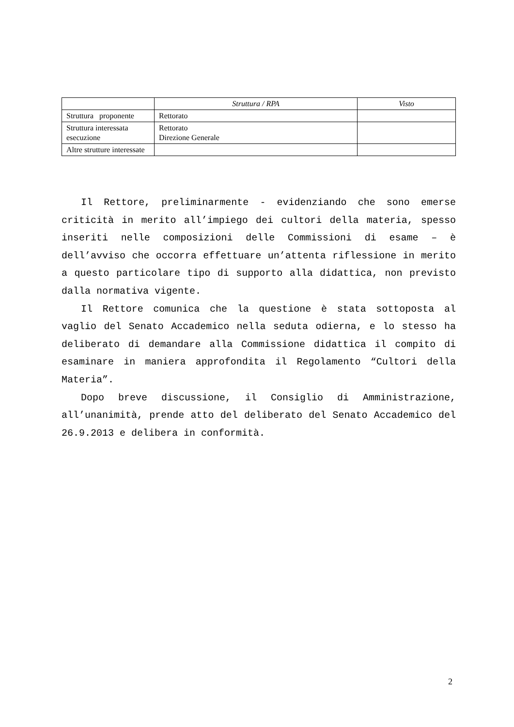| | Struttura / RPA | Visto |
| --- | --- | --- |
| Struttura proponente | Rettorato | |
| Struttura interessata esecuzione | Rettorato Direzione Generale | |
| Altre strutture interessate | | |
Il Rettore, preliminarmente - evidenziando che sono emerse criticità in merito all’impiego dei cultori della materia, spesso inseriti nelle composizioni delle Commissioni di esame – è dell’avviso che occorra effettuare un’attenta riflessione in merito a questo particolare tipo di supporto alla didattica, non previsto dalla normativa vigente.
Il Rettore comunica che la questione è stata sottoposta al vaglio del Senato Accademico nella seduta odierna, e lo stesso ha deliberato di demandare alla Commissione didattica il compito di esaminare in maniera approfondita il Regolamento “Cultori della Materia”.
Dopo breve discussione, il Consiglio di Amministrazione, all’unanimità, prende atto del deliberato del Senato Accademico del 26.9.2013 e delibera in conformità.
2